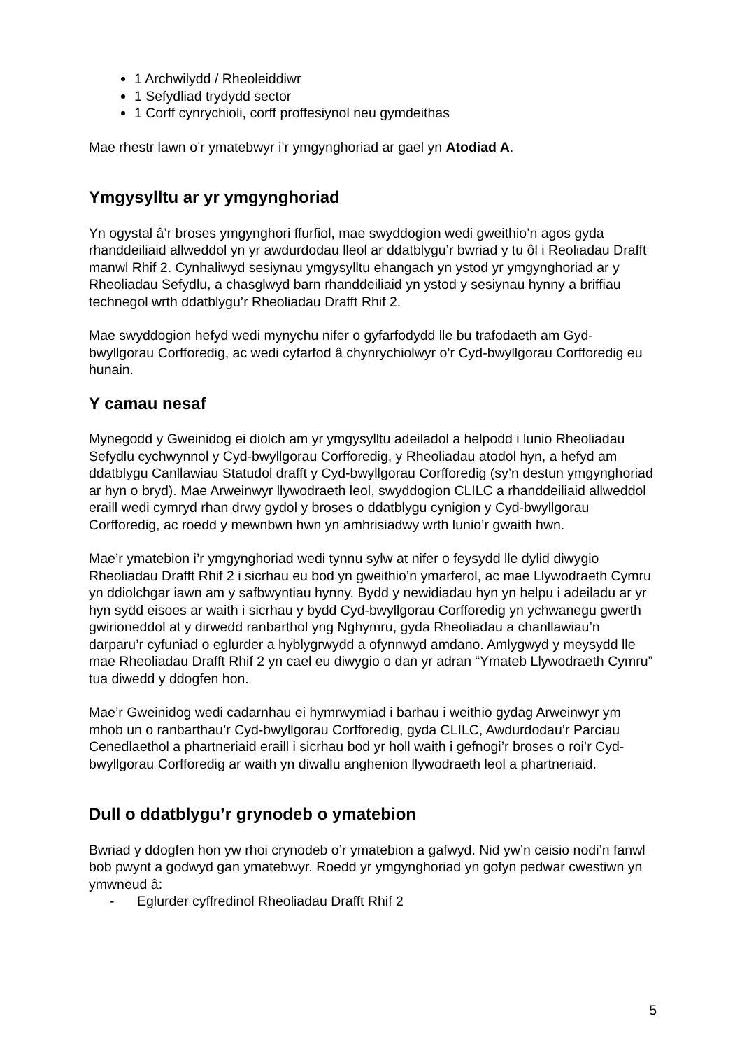1 Archwilydd / Rheoleiddiwr
1 Sefydliad trydydd sector
1 Corff cynrychioli, corff proffesiynol neu gymdeithas
Mae rhestr lawn o’r ymatebwyr i’r ymgynghoriad ar gael yn Atodiad A.
Ymgysylltu ar yr ymgynghoriad
Yn ogystal â’r broses ymgynghori ffurfiol, mae swyddogion wedi gweithio’n agos gyda rhanddeiliaid allweddol yn yr awdurdodau lleol ar ddatblygu’r bwriad y tu ôl i Reoliadau Drafft manwl Rhif 2. Cynhaliwyd sesiynau ymgysylltu ehangach yn ystod yr ymgynghoriad ar y Rheoliadau Sefydlu, a chasglwyd barn rhanddeiliaid yn ystod y sesiynau hynny a briffiau technegol wrth ddatblygu’r Rheoliadau Drafft Rhif 2.
Mae swyddogion hefyd wedi mynychu nifer o gyfarfodydd lle bu trafodaeth am Gyd-bwyllgorau Corfforedig, ac wedi cyfarfod â chynrychiolwyr o’r Cyd-bwyllgorau Corfforedig eu hunain.
Y camau nesaf
Mynegodd y Gweinidog ei diolch am yr ymgysylltu adeiladol a helpodd i lunio Rheoliadau Sefydlu cychwynnol y Cyd-bwyllgorau Corfforedig, y Rheoliadau atodol hyn, a hefyd am ddatblygu Canllawiau Statudol drafft y Cyd-bwyllgorau Corfforedig (sy’n destun ymgynghoriad ar hyn o bryd). Mae Arweinwyr llywodraeth leol, swyddogion CLILC a rhanddeiliaid allweddol eraill wedi cymryd rhan drwy gydol y broses o ddatblygu cynigion y Cyd-bwyllgorau Corfforedig, ac roedd y mewnbwn hwn yn amhrisiadwy wrth lunio’r gwaith hwn.
Mae’r ymatebion i’r ymgynghoriad wedi tynnu sylw at nifer o feysydd lle dylid diwygio Rheoliadau Drafft Rhif 2 i sicrhau eu bod yn gweithio’n ymarferol, ac mae Llywodraeth Cymru yn ddiolchgar iawn am y safbwyntiau hynny. Bydd y newidiadau hyn yn helpu i adeiladu ar yr hyn sydd eisoes ar waith i sicrhau y bydd Cyd-bwyllgorau Corfforedig yn ychwanegu gwerth gwirioneddol at y dirwedd ranbarthol yng Nghymru, gyda Rheoliadau a chanllawiau’n darparu’r cyfuniad o eglurder a hyblygrwydd a ofynnwyd amdano. Amlygwyd y meysydd lle mae Rheoliadau Drafft Rhif 2 yn cael eu diwygio o dan yr adran “Ymateb Llywodraeth Cymru” tua diwedd y ddogfen hon.
Mae’r Gweinidog wedi cadarnhau ei hymrwymiad i barhau i weithio gydag Arweinwyr ym mhob un o ranbarthau’r Cyd-bwyllgorau Corfforedig, gyda CLILC, Awdurdodau’r Parciau Cenedlaethol a phartneriaid eraill i sicrhau bod yr holl waith i gefnogi’r broses o roi’r Cyd-bwyllgorau Corfforedig ar waith yn diwallu anghenion llywodraeth leol a phartneriaid.
Dull o ddatblygu’r grynodeb o ymatebion
Bwriad y ddogfen hon yw rhoi crynodeb o’r ymatebion a gafwyd. Nid yw’n ceisio nodi’n fanwl bob pwynt a godwyd gan ymatebwyr. Roedd yr ymgynghoriad yn gofyn pedwar cwestiwn yn ymwneud â:
- Eglurder cyffredinol Rheoliadau Drafft Rhif 2
5